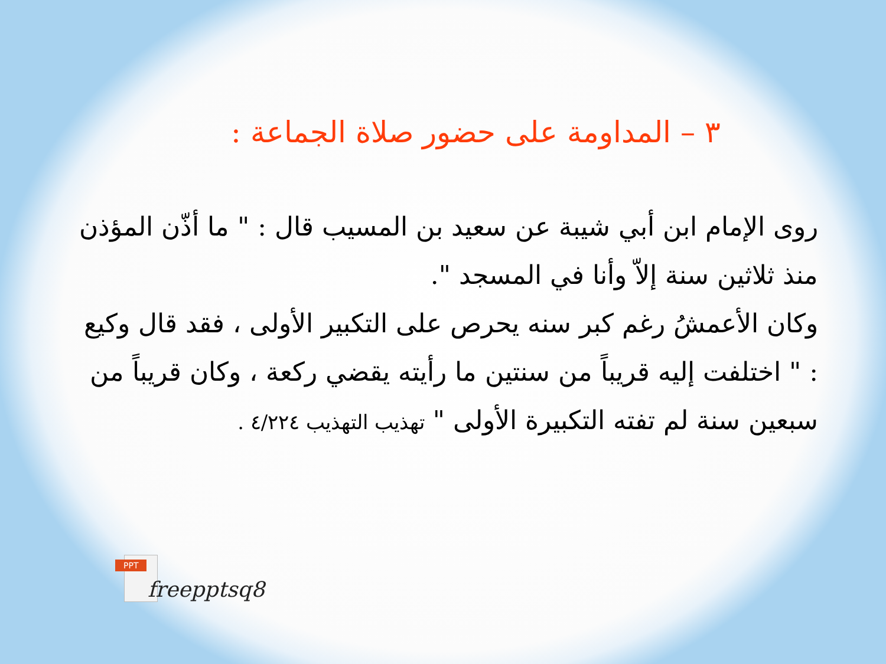٣ – المداومة على حضور صلاة الجماعة :
روى الإمام ابن أبي شيبة عن سعيد بن المسيب قال : " ما أذّن المؤذن منذ ثلاثين سنة إلاّ وأنا في المسجد ".
وكان الأعمشُ رغم كبر سنه يحرص على التكبير الأولى ، فقد قال وكيع : " اختلفت إليه قريباً من سنتين ما رأيته يقضي ركعة ، وكان قريباً من سبعين سنة لم تفته التكبيرة الأولى " تهذيب التهذيب ٤/٢٢٤ .
PPT
freepptsq8